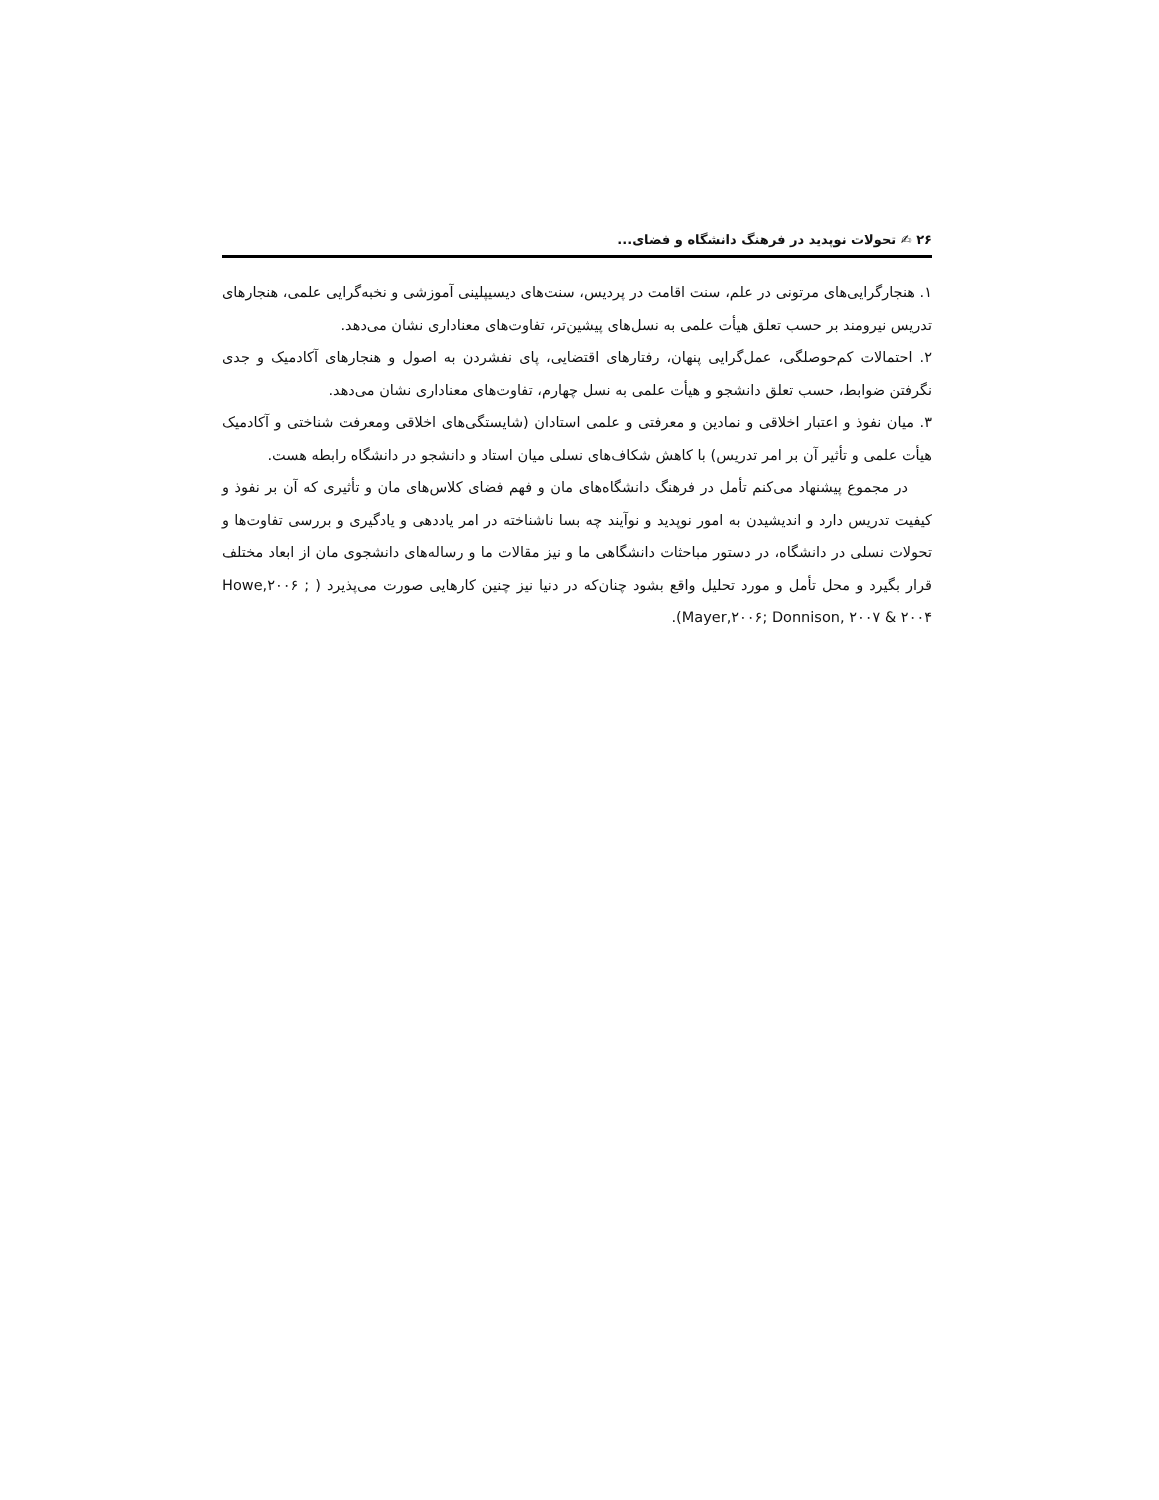۲۶ ✍ تحولات نوپدید در فرهنگ دانشگاه و فضای...
۱. هنجارگرایی‌های مرتونی در علم، سنت اقامت در پردیس، سنت‌های دیسیپلینی آموزشی و نخبه‌گرایی علمی، هنجارهای تدریس نیرومند بر حسب تعلق هیأت علمی به نسل‌های پیشین‌تر، تفاوت‌های معناداری نشان می‌دهد.
۲. احتمالات کم‌حوصلگی، عمل‌گرایی پنهان، رفتارهای اقتضایی، پای نفشردن به اصول و هنجارهای آکادمیک و جدی نگرفتن ضوابط، حسب تعلق دانشجو و هیأت علمی به نسل چهارم، تفاوت‌های معناداری نشان می‌دهد.
۳. میان نفوذ و اعتبار اخلاقی و نمادین و معرفتی و علمی استادان (شایستگی‌های اخلاقی ومعرفت شناختی و آکادمیک هیأت علمی و تأثیر آن بر امر تدریس) با کاهش شکاف‌های نسلی میان استاد و دانشجو در دانشگاه رابطه هست.
در مجموع پیشنهاد می‌کنم تأمل در فرهنگ دانشگاه‌های مان و فهم فضای کلاس‌های مان و تأثیری که آن بر نفوذ و کیفیت تدریس دارد و اندیشیدن به امور نوپدید و نوآیند چه بسا ناشناخته در امر یاددهی و یادگیری و بررسی تفاوت‌ها و تحولات نسلی در دانشگاه، در دستور مباحثات دانشگاهی ما و نیز مقالات ما و رساله‌های دانشجوی مان از ابعاد مختلف قرار بگیرد و محل تأمل و مورد تحلیل واقع بشود چنان‌که در دنیا نیز چنین کارهایی صورت می‌پذیرد ( Howe,۲۰۰۶ ; Mayer,۲۰۰۶; Donnison, ۲۰۰۷ & ۲۰۰۴).